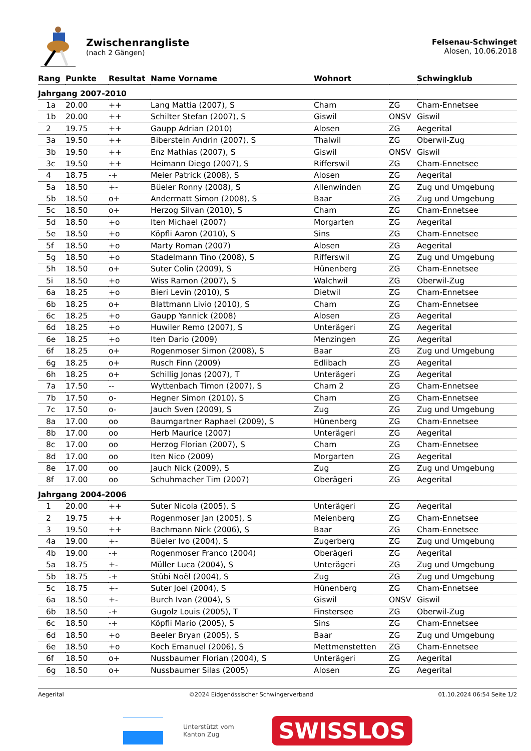Zwischenrangliste
(nach 2 Gängen)
Felsenau-Schwinget
Alosen, 10.06.2018
| Rang | Punkte | Resultat | Name Vorname | Wohnort | | Schwingklub |
| --- | --- | --- | --- | --- | --- | --- |
| Jahrgang 2007-2010 | | | | | | |
| 1a | 20.00 | ++ | Lang Mattia (2007), S | Cham | ZG | Cham-Ennetsee |
| 1b | 20.00 | ++ | Schilter Stefan (2007), S | Giswil | ONSV | Giswil |
| 2 | 19.75 | ++ | Gaupp Adrian (2010) | Alosen | ZG | Aegerital |
| 3a | 19.50 | ++ | Biberstein Andrin (2007), S | Thalwil | ZG | Oberwil-Zug |
| 3b | 19.50 | ++ | Enz Mathias (2007), S | Giswil | ONSV | Giswil |
| 3c | 19.50 | ++ | Heimann Diego (2007), S | Rifferswil | ZG | Cham-Ennetsee |
| 4 | 18.75 | -+ | Meier Patrick (2008), S | Alosen | ZG | Aegerital |
| 5a | 18.50 | +- | Büeler Ronny (2008), S | Allenwinden | ZG | Zug und Umgebung |
| 5b | 18.50 | o+ | Andermatt Simon (2008), S | Baar | ZG | Zug und Umgebung |
| 5c | 18.50 | o+ | Herzog Silvan (2010), S | Cham | ZG | Cham-Ennetsee |
| 5d | 18.50 | +o | Iten Michael (2007) | Morgarten | ZG | Aegerital |
| 5e | 18.50 | +o | Köpfli Aaron (2010), S | Sins | ZG | Cham-Ennetsee |
| 5f | 18.50 | +o | Marty Roman (2007) | Alosen | ZG | Aegerital |
| 5g | 18.50 | +o | Stadelmann Tino (2008), S | Rifferswil | ZG | Zug und Umgebung |
| 5h | 18.50 | o+ | Suter Colin (2009), S | Hünenberg | ZG | Cham-Ennetsee |
| 5i | 18.50 | +o | Wiss Ramon (2007), S | Walchwil | ZG | Oberwil-Zug |
| 6a | 18.25 | +o | Bieri Levin (2010), S | Dietwil | ZG | Cham-Ennetsee |
| 6b | 18.25 | o+ | Blattmann Livio (2010), S | Cham | ZG | Cham-Ennetsee |
| 6c | 18.25 | +o | Gaupp Yannick (2008) | Alosen | ZG | Aegerital |
| 6d | 18.25 | +o | Huwiler Remo (2007), S | Unterägeri | ZG | Aegerital |
| 6e | 18.25 | +o | Iten Dario (2009) | Menzingen | ZG | Aegerital |
| 6f | 18.25 | o+ | Rogenmoser Simon (2008), S | Baar | ZG | Zug und Umgebung |
| 6g | 18.25 | o+ | Rusch Finn (2009) | Edlibach | ZG | Aegerital |
| 6h | 18.25 | o+ | Schillig Jonas (2007), T | Unterägeri | ZG | Aegerital |
| 7a | 17.50 | -- | Wyttenbach Timon (2007), S | Cham 2 | ZG | Cham-Ennetsee |
| 7b | 17.50 | o- | Hegner Simon (2010), S | Cham | ZG | Cham-Ennetsee |
| 7c | 17.50 | o- | Jauch Sven (2009), S | Zug | ZG | Zug und Umgebung |
| 8a | 17.00 | oo | Baumgartner Raphael (2009), S | Hünenberg | ZG | Cham-Ennetsee |
| 8b | 17.00 | oo | Herb Maurice (2007) | Unterägeri | ZG | Aegerital |
| 8c | 17.00 | oo | Herzog Florian (2007), S | Cham | ZG | Cham-Ennetsee |
| 8d | 17.00 | oo | Iten Nico (2009) | Morgarten | ZG | Aegerital |
| 8e | 17.00 | oo | Jauch Nick (2009), S | Zug | ZG | Zug und Umgebung |
| 8f | 17.00 | oo | Schuhmacher Tim (2007) | Oberägeri | ZG | Aegerital |
| Jahrgang 2004-2006 | | | | | | |
| 1 | 20.00 | ++ | Suter Nicola (2005), S | Unterägeri | ZG | Aegerital |
| 2 | 19.75 | ++ | Rogenmoser Jan (2005), S | Meienberg | ZG | Cham-Ennetsee |
| 3 | 19.50 | ++ | Bachmann Nick (2006), S | Baar | ZG | Cham-Ennetsee |
| 4a | 19.00 | +- | Büeler Ivo (2004), S | Zugerberg | ZG | Zug und Umgebung |
| 4b | 19.00 | -+ | Rogenmoser Franco (2004) | Oberägeri | ZG | Aegerital |
| 5a | 18.75 | +- | Müller Luca (2004), S | Unterägeri | ZG | Zug und Umgebung |
| 5b | 18.75 | -+ | Stübi Noël (2004), S | Zug | ZG | Zug und Umgebung |
| 5c | 18.75 | +- | Suter Joel (2004), S | Hünenberg | ZG | Cham-Ennetsee |
| 6a | 18.50 | +- | Burch Ivan (2004), S | Giswil | ONSV | Giswil |
| 6b | 18.50 | -+ | Gugolz Louis (2005), T | Finstersee | ZG | Oberwil-Zug |
| 6c | 18.50 | -+ | Köpfli Mario (2005), S | Sins | ZG | Cham-Ennetsee |
| 6d | 18.50 | +o | Beeler Bryan (2005), S | Baar | ZG | Zug und Umgebung |
| 6e | 18.50 | +o | Koch Emanuel (2006), S | Mettmenstetten | ZG | Cham-Ennetsee |
| 6f | 18.50 | o+ | Nussbaumer Florian (2004), S | Unterägeri | ZG | Aegerital |
| 6g | 18.50 | o+ | Nussbaumer Silas (2005) | Alosen | ZG | Aegerital |
Aegerital ©2024 Eidgenössischer Schwingerverband 01.10.2024 06:54 Seite 1/2
Unterstützt vom
Kanton Zug
SWISSLOS